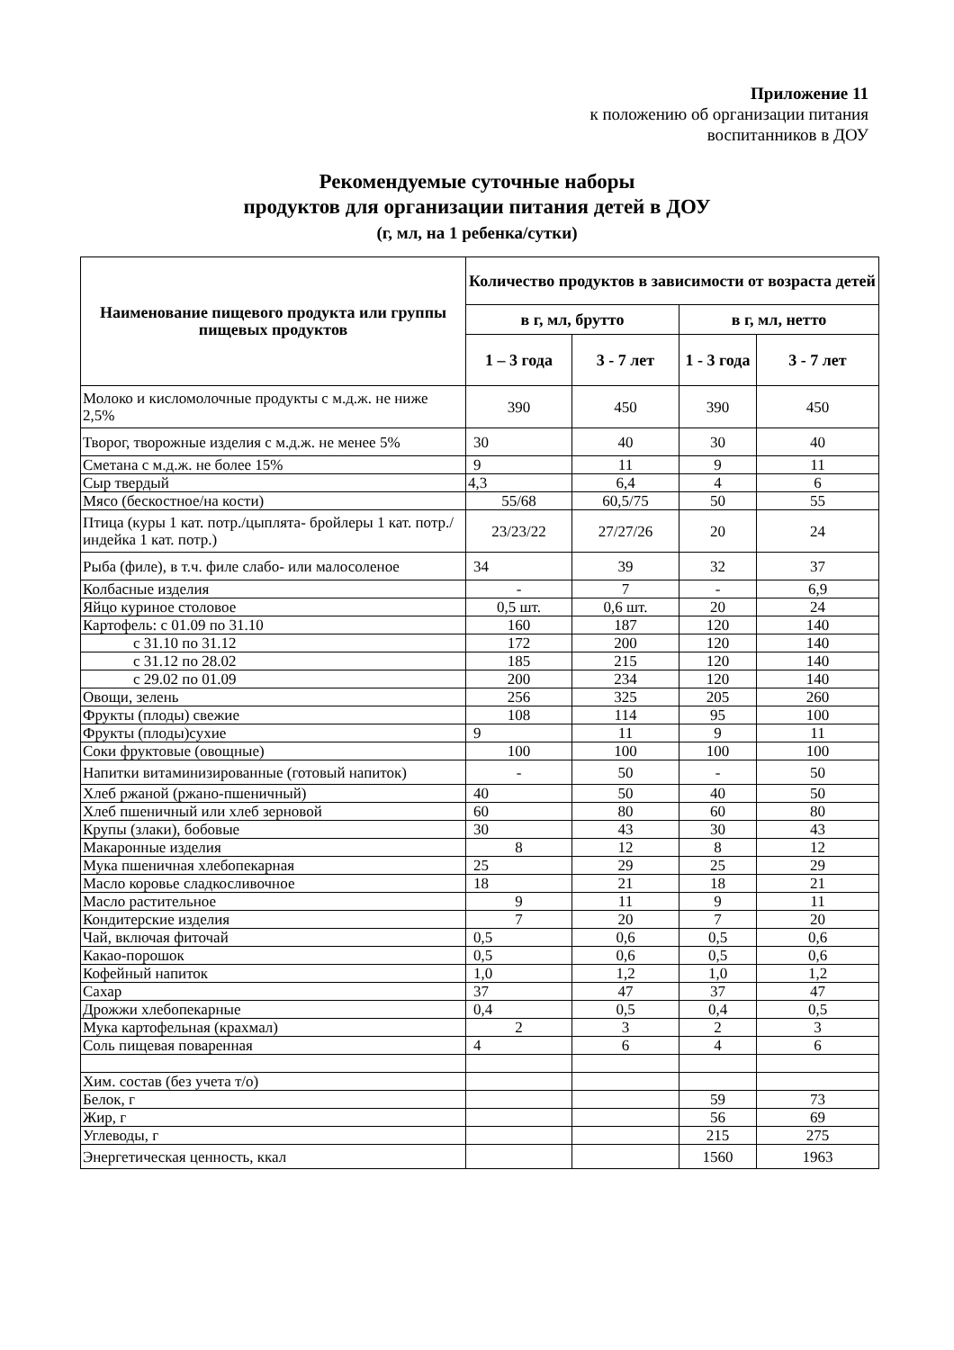Приложение 11
к положению об организации питания
воспитанников в ДОУ
Рекомендуемые суточные наборы
продуктов для организации питания детей в ДОУ
(г, мл, на 1 ребенка/сутки)
| Наименование пищевого продукта или группы пищевых продуктов | Количество продуктов в зависимости от возраста детей | | | |
| --- | --- | --- | --- | --- |
| | в г, мл, брутто | | в г, мл, нетто | |
| | 1 – 3 года | 3 - 7 лет | 1 - 3 года | 3 - 7 лет |
| Молоко и кисломолочные продукты с м.д.ж. не ниже 2,5% | 390 | 450 | 390 | 450 |
| Творог, творожные изделия с м.д.ж. не менее 5% | 30 | 40 | 30 | 40 |
| Сметана с м.д.ж. не более 15% | 9 | 11 | 9 | 11 |
| Сыр твердый | 4,3 | 6,4 | 4 | 6 |
| Мясо (бескостное/на кости) | 55/68 | 60,5/75 | 50 | 55 |
| Птица (куры 1 кат. потр./цыплята- бройлеры 1 кат. потр./индейка 1 кат. потр.) | 23/23/22 | 27/27/26 | 20 | 24 |
| Рыба (филе), в т.ч. филе слабо- или малосоленое | 34 | 39 | 32 | 37 |
| Колбасные изделия | - | 7 | - | 6,9 |
| Яйцо куриное столовое | 0,5 шт. | 0,6 шт. | 20 | 24 |
| Картофель: с 01.09 по 31.10 | 160 | 187 | 120 | 140 |
| с 31.10 по 31.12 | 172 | 200 | 120 | 140 |
| с 31.12 по 28.02 | 185 | 215 | 120 | 140 |
| с 29.02 по 01.09 | 200 | 234 | 120 | 140 |
| Овощи, зелень | 256 | 325 | 205 | 260 |
| Фрукты (плоды) свежие | 108 | 114 | 95 | 100 |
| Фрукты (плоды)сухие | 9 | 11 | 9 | 11 |
| Соки фруктовые (овощные) | 100 | 100 | 100 | 100 |
| Напитки витаминизированные (готовый напиток) | - | 50 | - | 50 |
| Хлеб ржаной (ржано-пшеничный) | 40 | 50 | 40 | 50 |
| Хлеб пшеничный или хлеб зерновой | 60 | 80 | 60 | 80 |
| Крупы (злаки), бобовые | 30 | 43 | 30 | 43 |
| Макаронные изделия | 8 | 12 | 8 | 12 |
| Мука пшеничная хлебопекарная | 25 | 29 | 25 | 29 |
| Масло коровье сладкосливочное | 18 | 21 | 18 | 21 |
| Масло растительное | 9 | 11 | 9 | 11 |
| Кондитерские изделия | 7 | 20 | 7 | 20 |
| Чай, включая фиточай | 0,5 | 0,6 | 0,5 | 0,6 |
| Какао-порошок | 0,5 | 0,6 | 0,5 | 0,6 |
| Кофейный напиток | 1,0 | 1,2 | 1,0 | 1,2 |
| Сахар | 37 | 47 | 37 | 47 |
| Дрожжи хлебопекарные | 0,4 | 0,5 | 0,4 | 0,5 |
| Мука картофельная (крахмал) | 2 | 3 | 2 | 3 |
| Соль пищевая поваренная | 4 | 6 | 4 | 6 |
| Хим. состав (без учета т/о) | | | | |
| Белок, г | | | 59 | 73 |
| Жир, г | | | 56 | 69 |
| Углеводы, г | | | 215 | 275 |
| Энергетическая ценность, ккал | | | 1560 | 1963 |